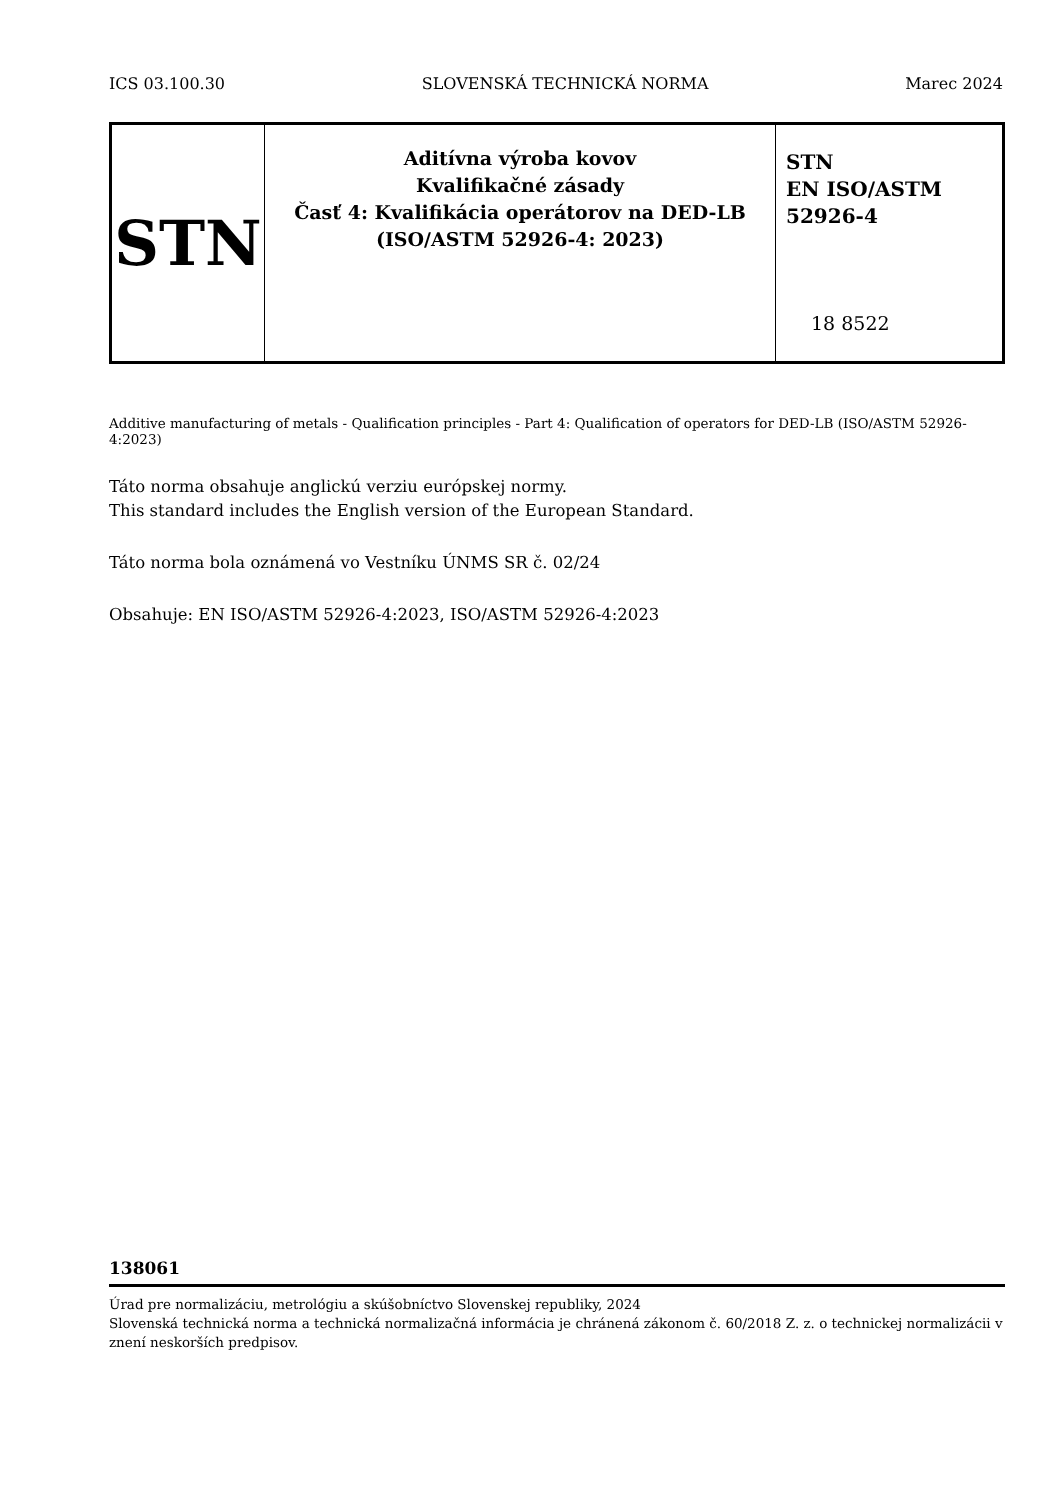ICS 03.100.30 SLOVENSKÁ TECHNICKÁ NORMA Marec 2024
| STN | Aditívna výroba kovov Kvalifikačné zásady Časť 4: Kvalifikácia operátorov na DED-LB (ISO/ASTM 52926-4: 2023) | STN EN ISO/ASTM 52926-4 18 8522 |
Additive manufacturing of metals - Qualification principles - Part 4: Qualification of operators for DED-LB (ISO/ASTM 52926-4:2023)
Táto norma obsahuje anglickú verziu európskej normy.
This standard includes the English version of the European Standard.
Táto norma bola oznámená vo Vestníku ÚNMS SR č. 02/24
Obsahuje: EN ISO/ASTM 52926-4:2023, ISO/ASTM 52926-4:2023
138061
Úrad pre normalizáciu, metrológiu a skúšobníctvo Slovenskej republiky, 2024
Slovenská technická norma a technická normalizačná informácia je chránená zákonom č. 60/2018 Z. z. o technickej normalizácii v znení neskorších predpisov.